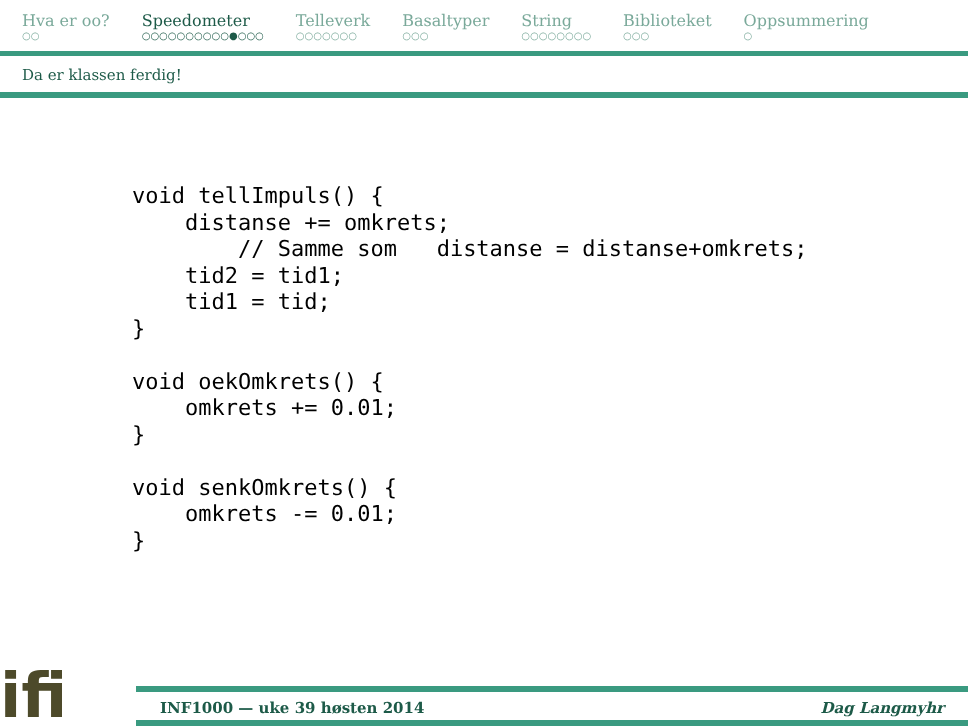Hva er oo?
○○
Speedometer
○○○○○○○○○○●○○○
Telleverk
○○○○○○○
Basaltyper
○○○
String
○○○○○○○○
Biblioteket
○○○
Oppsummering
○
Da er klassen ferdig!
void tellImpuls() {
    distanse += omkrets;
        // Samme som   distanse = distanse+omkrets;
    tid2 = tid1;
    tid1 = tid;
}

void oekOmkrets() {
    omkrets += 0.01;
}

void senkOmkrets() {
    omkrets -= 0.01;
}
ifi
INF1000 — uke 39 høsten 2014 Dag Langmyhr